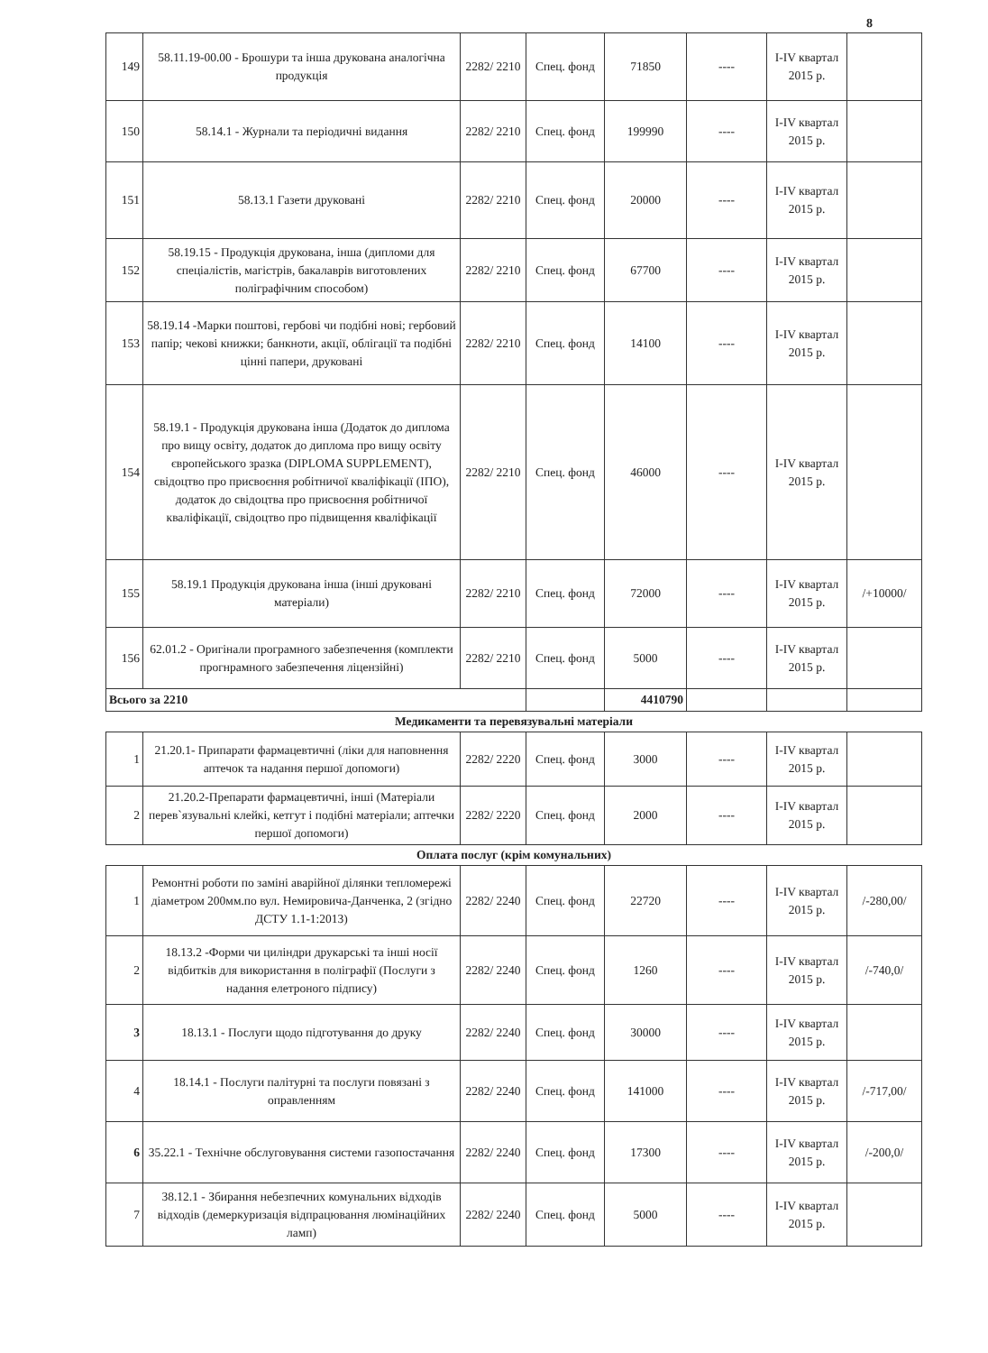8
| 149 | 58.11.19-00.00 - Брошури та інша друкована аналогічна продукція | 2282/ 2210 | Спец. фонд | 71850 | ---- | I-IV квартал 2015 р. | |
| 150 | 58.14.1 - Журнали та періодичні видання | 2282/ 2210 | Спец. фонд | 199990 | ---- | I-IV квартал 2015 р. | |
| 151 | 58.13.1 Газети друковані | 2282/ 2210 | Спец. фонд | 20000 | ---- | I-IV квартал 2015 р. | |
| 152 | 58.19.15 - Продукція друкована, інша (дипломи для спеціалістів, магістрів, бакалаврів виготовлених поліграфічним способом) | 2282/ 2210 | Спец. фонд | 67700 | ---- | I-IV квартал 2015 р. | |
| 153 | 58.19.14 -Марки поштові, гербові чи подібні нові; гербовий папір; чекові книжки; банкноти, акції, облігації та подібні цінні папери, друковані | 2282/ 2210 | Спец. фонд | 14100 | ---- | I-IV квартал 2015 р. | |
| 154 | 58.19.1 - Продукція друкована інша (Додаток до диплома про вищу освіту, додаток до диплома про вищу освіту європейського зразка (DIPLOMA SUPPLEMENT), свідоцтво про присвоєння робітничої кваліфікації (ІПО), додаток до свідоцтва про присвоєння робітничої кваліфікації, свідоцтво про підвищення кваліфікації | 2282/ 2210 | Спец. фонд | 46000 | ---- | I-IV квартал 2015 р. | |
| 155 | 58.19.1 Продукція друкована інша (інші друковані матеріали) | 2282/ 2210 | Спец. фонд | 72000 | ---- | I-IV квартал 2015 р. | /+10000/ |
| 156 | 62.01.2 - Оригінали програмного забезпечення (комплекти прогнрамного забезпечення ліцензійні) | 2282/ 2210 | Спец. фонд | 5000 | ---- | I-IV квартал 2015 р. | |
| Всього за 2210 | | | | 4410790 | | | |
Медикаменти та перевязувальні матеріали
| 1 | 21.20.1- Припарати фармацевтичні (ліки для наповнення аптечок та надання першої допомоги) | 2282/ 2220 | Спец. фонд | 3000 | ---- | I-IV квартал 2015 р. | |
| 2 | 21.20.2-Препарати фармацевтичні, інші (Матеріали перев`язувальні клейкі, кетгут і подібні матеріали; аптечки першої допомоги) | 2282/ 2220 | Спец. фонд | 2000 | ---- | I-IV квартал 2015 р. | |
Оплата послуг (крім комунальних)
| 1 | Ремонтні роботи по заміні аварійної ділянки тепломережі діаметром 200мм.по вул. Немировича-Данченка, 2 (згідно ДСТУ 1.1-1:2013) | 2282/ 2240 | Спец. фонд | 22720 | ---- | I-IV квартал 2015 р. | /-280,00/ |
| 2 | 18.13.2 -Форми чи циліндри друкарські та інші носії відбитків для використання в поліграфії (Послуги з надання елетроного підпису) | 2282/ 2240 | Спец. фонд | 1260 | ---- | I-IV квартал 2015 р. | /-740,0/ |
| 3 | 18.13.1 - Послуги щодо підготування до друку | 2282/ 2240 | Спец. фонд | 30000 | ---- | I-IV квартал 2015 р. | |
| 4 | 18.14.1 - Послуги палітурні та послуги повязані з оправленням | 2282/ 2240 | Спец. фонд | 141000 | ---- | I-IV квартал 2015 р. | /-717,00/ |
| 6 | 35.22.1 - Технічне обслуговування системи газопостачання | 2282/ 2240 | Спец. фонд | 17300 | ---- | I-IV квартал 2015 р. | /-200,0/ |
| 7 | 38.12.1 - Збирання небезпечних комунальних відходів відходів (демеркуризація відпрацювання люмінаційних ламп) | 2282/ 2240 | Спец. фонд | 5000 | ---- | I-IV квартал 2015 р. | |